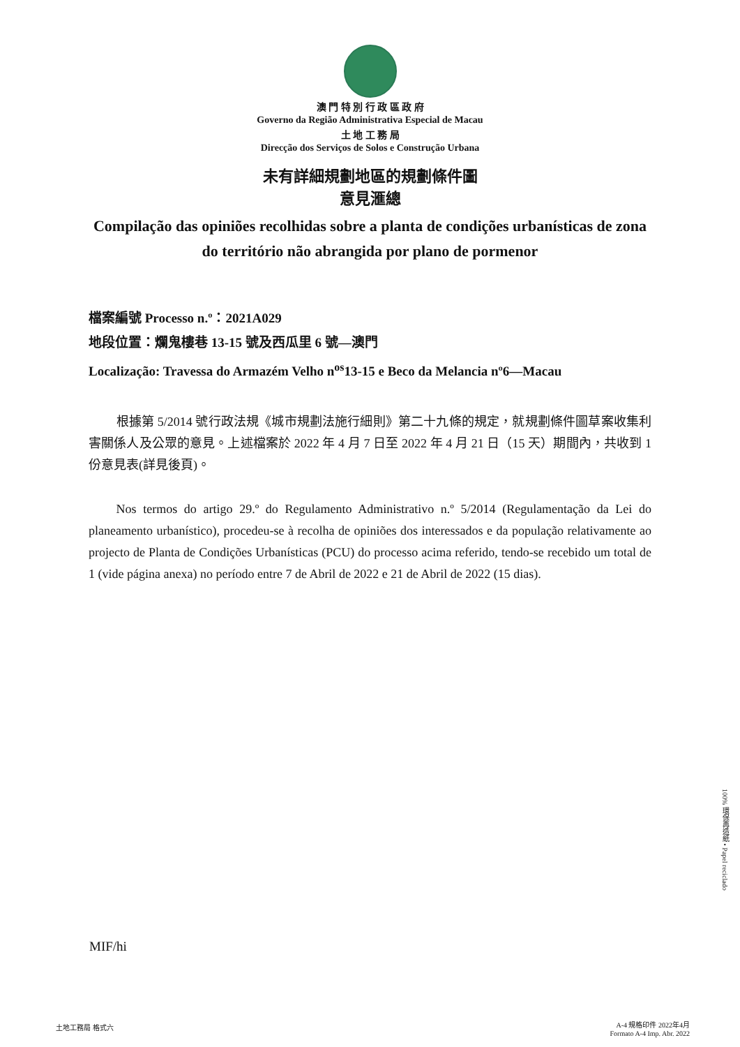澳 門 特 別 行 政 區 政 府
Governo da Região Administrativa Especial de Macau
土 地 工 務 局
Direcção dos Serviços de Solos e Construção Urbana
未有詳細規劃地區的規劃條件圖
意見滙總
Compilação das opiniões recolhidas sobre a planta de condições urbanísticas de zona do território não abrangida por plano de pormenor
檔案編號 Processo n.º：2021A029
地段位置：爛鬼樓巷 13-15 號及西瓜里 6 號—澳門
Localização: Travessa do Armazém Velho n<sup>os</sup>13-15 e Beco da Melancia nº6—Macau
根據第 5/2014 號行政法規《城市規劃法施行細則》第二十九條的規定，就規劃條件圖草案收集利害關係人及公眾的意見。上述檔案於 2022 年 4 月 7 日至 2022 年 4 月 21 日（15 天）期間內，共收到 1 份意見表(詳見後頁)。
Nos termos do artigo 29.º do Regulamento Administrativo n.º 5/2014 (Regulamentação da Lei do planeamento urbanístico), procedeu-se à recolha de opiniões dos interessados e da população relativamente ao projecto de Planta de Condições Urbanísticas (PCU) do processo acima referido, tendo-se recebido um total de 1 (vide página anexa) no período entre 7 de Abril de 2022 e 21 de Abril de 2022 (15 dias).
MIF/hi
100% 環保再造紙 • Papel reciclado
土地工務局 格式六
A-4 規格印件 2022年4月
Formato A-4 Imp. Abr. 2022